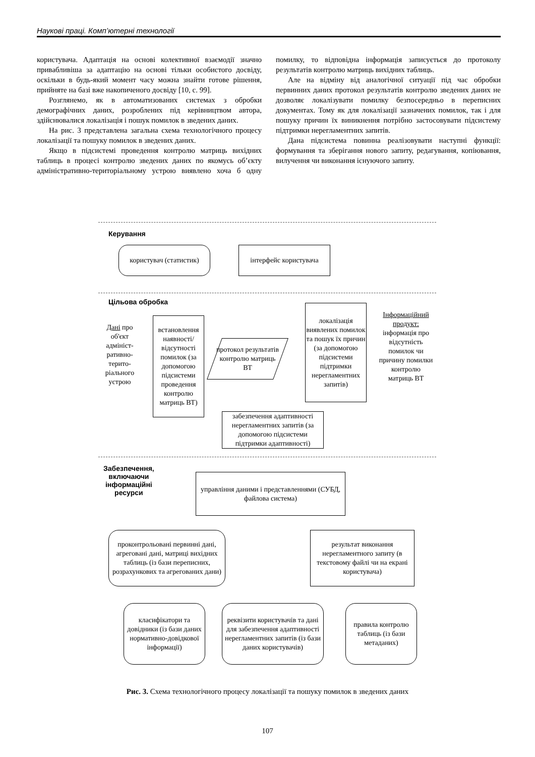Наукові праці. Комп’ютерні технології
користувача. Адаптація на основі колективної взаємодії значно привабливіша за адаптацію на основі тільки особистого досвіду, оскільки в будь-який момент часу можна знайти готове рішення, прийняте на базі вже накопиченого досвіду [10, с. 99].
Розглянемо, як в автоматизованих системах з обробки демографічних даних, розроблених під керівництвом автора, здійснювалися локалізація і пошук помилок в зведених даних.
На рис. 3 представлена загальна схема технологічного процесу локалізації та пошуку помилок в зведених даних.
Якщо в підсистемі проведення контролю матриць вихідних таблиць в процесі контролю зведених даних по якомусь об’єкту адміністративно-територіальному устрою виявлено хоча б одну помилку, то відповідна інформація записується до протоколу результатів контролю матриць вихідних таблиць.
Але на відміну від аналогічної ситуації під час обробки первинних даних протокол результатів контролю зведених даних не дозволяє локалізувати помилку безпосередньо в переписних документах. Тому як для локалізації зазначених помилок, так і для пошуку причин їх виникнення потрібно застосовувати підсистему підтримки нерегламентних запитів.
Дана підсистема повинна реалізовувати наступні функції: формування та зберігання нового запиту, редагування, копіювання, вилучення чи виконання існуючого запиту.
Керування
користувач (статистик)
інтерфейс користувача
Цільова обробка
Дані про об'єкт адмініст-ративно-терито-ріального устрою
встановлення наявності/ відсутності помилок (за допомогою підсистеми проведення контролю матриць ВТ)
протокол результатів контролю матриць ВТ
локалізація виявлених помилок та пошук їх причин (за допомогою підсистеми підтримки нерегламентних запитів)
Інформаційний продукт: інформація про відсутність помилок чи причину помилки контролю матриць ВТ
забезпечення адаптивності нерегламентних запитів (за допомогою підсистеми підтримки адаптивності)
Забезпечення,
включаючи
інформаційні
ресурси
управління даними і представленнями (СУБД, файлова система)
проконтрольовані первинні дані, агреговані дані, матриці вихідних таблиць (із бази переписних, розрахункових та агрегованих дани)
результат виконання нерегламентного запиту (в текстовому файлі чи на екрані користувача)
класифікатори та довідники (із бази даних нормативно-довідкової інформації)
реквізити користувачів та дані для забезпечення адаптивності нерегламентних запитів (із бази даних користувачів)
правила контролю таблиць (із бази метаданих)
Рис. 3. Схема технологічного процесу локалізації та пошуку помилок в зведених даних
107